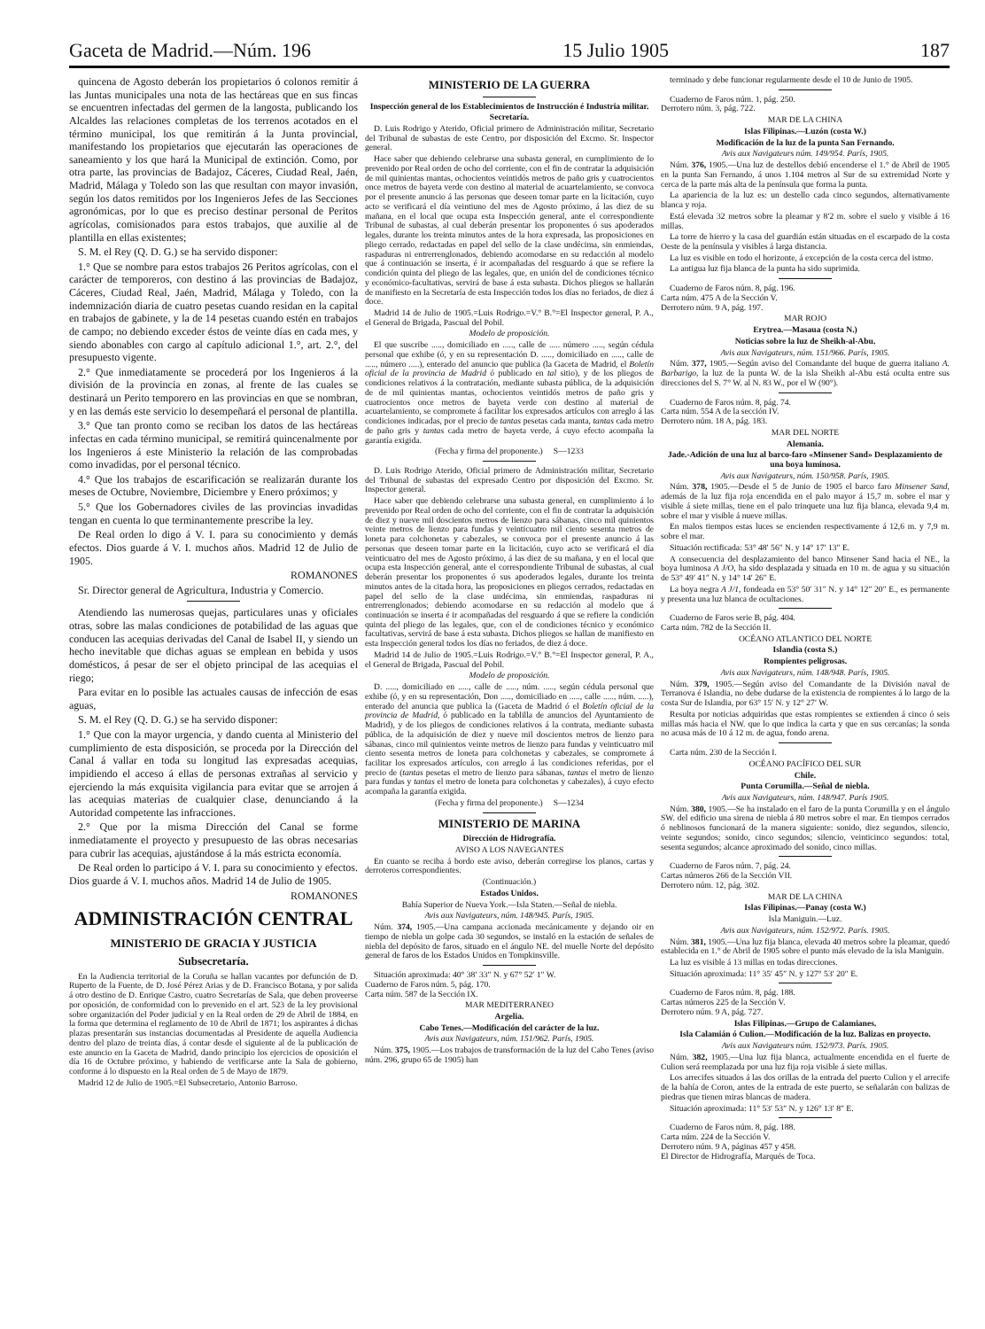Gaceta de Madrid.—Núm. 196 15 Julio 1905 187
quincena de Agosto deberán los propietarios ó colonos remitir á las Juntas municipales una nota de las hectáreas que en sus fincas se encuentren infectadas del germen de la langosta, publicando los Alcaldes las relaciones completas de los terrenos acotados en el término municipal, los que remitirán á la Junta provincial, manifestando los propietarios que ejecutarán las operaciones de saneamiento y los que hará la Municipal de extinción. Como, por otra parte, las provincias de Badajoz, Cáceres, Ciudad Real, Jaén, Madrid, Málaga y Toledo son las que resultan con mayor invasión, según los datos remitidos por los Ingenieros Jefes de las Secciones agronómicas, por lo que es preciso destinar personal de Peritos agrícolas, comisionados para estos trabajos, que auxilie al de plantilla en ellas existentes;
S. M. el Rey (Q. D. G.) se ha servido disponer:
1.° Que se nombre para estos trabajos 26 Peritos agrícolas, con el carácter de temporeros, con destino á las provincias de Badajoz, Cáceres, Ciudad Real, Jaén, Madrid, Málaga y Toledo, con la indemnización diaria de cuatro pesetas cuando residan en la capital en trabajos de gabinete, y la de 14 pesetas cuando estén en trabajos de campo; no debiendo exceder éstos de veinte días en cada mes, y siendo abonables con cargo al capítulo adicional 1.°, art. 2.°, del presupuesto vigente.
2.° Que inmediatamente se procederá por los Ingenieros á la división de la provincia en zonas, al frente de las cuales se destinará un Perito temporero en las provincias en que se nombran, y en las demás este servicio lo desempeñará el personal de plantilla.
3.° Que tan pronto como se reciban los datos de las hectáreas infectas en cada término municipal, se remitirá quincenalmente por los Ingenieros á este Ministerio la relación de las comprobadas como invadidas, por el personal técnico.
4.° Que los trabajos de escarificación se realizarán durante los meses de Octubre, Noviembre, Diciembre y Enero próximos; y
5.° Que los Gobernadores civiles de las provincias invadidas tengan en cuenta lo que terminantemente prescribe la ley.
De Real orden lo digo á V. I. para su conocimiento y demás efectos. Dios guarde á V. I. muchos años. Madrid 12 de Julio de 1905.
ROMANONES
Sr. Director general de Agricultura, Industria y Comercio.
Atendiendo las numerosas quejas, particulares unas y oficiales otras, sobre las malas condiciones de potabilidad de las aguas que conducen las acequias derivadas del Canal de Isabel II, y siendo un hecho inevitable que dichas aguas se emplean en bebida y usos domésticos, á pesar de ser el objeto principal de las acequias el riego;
Para evitar en lo posible las actuales causas de infección de esas aguas,
S. M. el Rey (Q. D. G.) se ha servido disponer:
1.° Que con la mayor urgencia, y dando cuenta al Ministerio del cumplimiento de esta disposición, se proceda por la Dirección del Canal á vallar en toda su longitud las expresadas acequias, impidiendo el acceso á ellas de personas extrañas al servicio y ejerciendo la más exquisita vigilancia para evitar que se arrojen á las acequias materias de cualquier clase, denunciando á la Autoridad competente las infracciones.
2.° Que por la misma Dirección del Canal se forme inmediatamente el proyecto y presupuesto de las obras necesarias para cubrir las acequias, ajustándose á la más estricta economía.
De Real orden lo participo á V. I. para su conocimiento y efectos. Dios guarde á V. I. muchos años. Madrid 14 de Julio de 1905.
ROMANONES
ADMINISTRACIÓN CENTRAL
MINISTERIO DE GRACIA Y JUSTICIA
Subsecretaría.
En la Audiencia territorial de la Coruña se hallan vacantes por defunción de D. Ruperto de la Fuente, de D. José Pérez Arias y de D. Francisco Botana, y por salida á otro destino de D. Enrique Castro, cuatro Secretarías de Sala, que deben proveerse por oposición, de conformidad con lo prevenido en el art. 523 de la ley provisional sobre organización del Poder judicial y en la Real orden de 29 de Abril de 1884, en la forma que determina el reglamento de 10 de Abril de 1871; los aspirantes á dichas plazas presentarán sus instancias documentadas al Presidente de aquella Audiencia dentro del plazo de treinta días, á contar desde el siguiente al de la publicación de este anuncio en la Gaceta de Madrid, dando principio los ejercicios de oposición el día 16 de Octubre próximo, y habiendo de verificarse ante la Sala de gobierno, conforme á lo dispuesto en la Real orden de 5 de Mayo de 1879.
Madrid 12 de Julio de 1905.=El Subsecretario, Antonio Barroso.
MINISTERIO DE LA GUERRA
Inspección general de los Establecimientos de Instrucción é Industria militar.
Secretaría.
D. Luis Rodrigo y Aterido, Oficial primero de Administración militar, Secretario del Tribunal de subastas de este Centro, por disposición del Excmo. Sr. Inspector general.
Hace saber que debiendo celebrarse una subasta general, en cumplimiento de lo prevenido por Real orden de ocho del corriente, con el fin de contratar la adquisición de mil quinientas mantas, ochocientos veintidós metros de paño gris y cuatrocientos once metros de bayeta verde con destino al material de acuartelamiento, se convoca por el presente anuncio á las personas que deseen tomar parte en la licitación, cuyo acto se verificará el día veintiuno del mes de Agosto próximo, á las diez de su mañana, en el local que ocupa esta Inspección general, ante el correspondiente Tribunal de subastas, al cual deberán presentar los proponentes ó sus apoderados legales, durante los treinta minutos antes de la hora expresada, las proposiciones en pliego cerrado, redactadas en papel del sello de la clase undécima, sin enmiendas, raspaduras ni entrerrenglonados, debiendo acomodarse en su redacción al modelo que á continuación se inserta, é ir acompañadas del resguardo á que se refiere la condición quinta del pliego de las legales, que, en unión del de condiciones técnico y económico-facultativas, servirá de base á esta subasta. Dichos pliegos se hallarán de manifiesto en la Secretaría de esta Inspección todos los días no feriados, de diez á doce.
Madrid 14 de Julio de 1905.=Luis Rodrigo.=V.° B.°=El Inspector general, P. A., el General de Brigada, Pascual del Pobil.
Modelo de proposición.
El que suscribe ....., domiciliado en ....., calle de ..... número ....., según cédula personal que exhibe (ó, y en su representación D. ....., domiciliado en ....., calle de ....., número .....), enterado del anuncio que publica (la Gaceta de Madrid, el Boletín oficial de la provincia de Madrid ó publicado en tal sitio), y de los pliegos de condiciones relativos á la contratación, mediante subasta pública, de la adquisición de de mil quinientas mantas, ochocientos veintidós metros de paño gris y cuatrocientos once metros de bayeta verde con destino al material de acuartelamiento, se compromete á facilitar los expresados artículos con arreglo á las condiciones indicadas, por el precio de tantas pesetas cada manta, tantas cada metro de paño gris y tantas cada metro de bayeta verde, á cuyo efecto acompaña la garantía exigida.
(Fecha y firma del proponente.) S—1233
D. Luis Rodrigo Aterido, Oficial primero de Administración militar, Secretario del Tribunal de subastas del expresado Centro por disposición del Excmo. Sr. Inspector general.
Hace saber que debiendo celebrarse una subasta general, en cumplimiento á lo prevenido por Real orden de ocho del corriente, con el fin de contratar la adquisición de diez y nueve mil doscientos metros de lienzo para sábanas, cinco mil quinientos veinte metros de lienzo para fundas y veinticuatro mil ciento sesenta metros de loneta para colchonetas y cabezales, se convoca por el presente anuncio á las personas que deseen tomar parte en la licitación, cuyo acto se verificará el día veinticuatro del mes de Agosto próximo, á las diez de su mañana, y en el local que ocupa esta Inspección general, ante el correspondiente Tribunal de subastas, al cual deberán presentar los proponentes ó sus apoderados legales, durante los treinta minutos antes de la citada hora, las proposiciones en pliegos cerrados, redactadas en papel del sello de la clase undécima, sin enmiendas, raspaduras ni entrerrenglonados; debiendo acomodarse en su redacción al modelo que á continuación se inserta é ir acompañadas del resguardo á que se refiere la condición quinta del pliego de las legales, que, con el de condiciones técnico y económico facultativas, servirá de base á esta subasta. Dichos pliegos se hallan de manifiesto en esta Inspección general todos los días no feriados, de diez á doce.
Madrid 14 de Julio de 1905.=Luis Rodrigo.=V.° B.°=El Inspector general, P. A., el General de Brigada, Pascual del Pobil.
Modelo de proposición.
D. ....., domiciliado en ....., calle de ....., núm. ....., según cédula personal que exhibe (ó, y en su representación, Don ....., domiciliado en ....., calle ....., núm. .....), enterado del anuncia que publica la (Gaceta de Madrid ó el Boletín oficial de la provincia de Madrid, ó publicado en la tablilla de anuncios del Ayuntamiento de Madrid), y de los pliegos de condiciones relativos á la contrata, mediante subasta pública, de la adquisición de diez y nueve mil doscientos metros de lienzo para sábanas, cinco mil quinientos veinte metros de lienzo para fundas y veinticuatro mil ciento sesenta metros de loneta para colchonetas y cabezales, se compromete á facilitar los expresados artículos, con arreglo á las condiciones referidas, por el precio de (tantas pesetas el metro de lienzo para sábanas, tantas el metro de lienzo para fundas y tantas el metro de loneta para colchonetas y cabezales), á cuyo efecto acompaña la garantía exigida.
(Fecha y firma del proponente.) S—1234
MINISTERIO DE MARINA
Dirección de Hidrografía.
AVISO A LOS NAVEGANTES
En cuanto se reciba á bordo este aviso, deberán corregirse los planos, cartas y derroteros correspondientes.
(Continuación.)
Estados Unidos.
Bahía Superior de Nueva York.—Isla Staten.—Señal de niebla.
Avis aux Navigateurs, núm. 148/945. París, 1905.
Núm. 374, 1905.—Una campana accionada mecánicamente y dejando oir en tiempo de niebla un golpe cada 30 segundos, se instaló en la estación de señales de niebla del depósito de faros, situado en el ángulo NE. del muelle Norte del depósito general de faros de los Estados Unidos en Tompkinsville.
Situación aproximada: 40° 38′ 33″ N. y 67° 52′ 1″ W.
Cuaderno de Faros núm. 5, pág. 170.
Carta núm. 587 de la Sección IX.
MAR MEDITERRANEO
Argelia.
Cabo Tenes.—Modificación del carácter de la luz.
Avis aux Navigateurs, núm. 151/962. París, 1905.
Núm. 375, 1905.—Los trabajos de transformación de la luz del Cabo Tenes (aviso núm. 296, grupo 65 de 1905) han
terminado y debe funcionar regularmente desde el 10 de Junio de 1905.
Cuaderno de Faros núm. 1, pág. 250.
Derrotero núm. 3, pág. 722.
MAR DE LA CHINA
Islas Filipinas.—Luzón (costa W.)
Modificación de la luz de la punta San Fernando.
Avis aux Navigateurs núm. 149/954. París, 1905.
Núm. 376, 1905.—Una luz de destellos debió encenderse el 1.° de Abril de 1905 en la punta San Fernando, á unos 1.104 metros al Sur de su extremidad Norte y cerca de la parte más alta de la península que forma la punta.
La apariencia de la luz es: un destello cada cinco segundos, alternativamente blanca y roja.
Está elevada 32 metros sobre la pleamar y 8′2 m. sobre el suelo y visible á 16 millas.
La torre de hierro y la casa del guardián están situadas en el escarpado de la costa Oeste de la península y visibles á larga distancia.
La luz es visible en todo el horizonte, á excepción de la costa cerca del istmo.
La antigua luz fija blanca de la punta ha sido suprimida.
Cuaderno de Faros núm. 8, pág. 196.
Carta núm. 475 A de la Sección V.
Derrotero núm. 9 A, pág. 197.
MAR ROJO
Erytrea.—Masaua (costa N.)
Noticias sobre la luz de Sheikh-al-Abu.
Avis aux Navigateurs, núm. 151/966. París, 1905.
Núm. 377, 1905.—Según aviso del Comandante del buque de guerra italiano A. Barbarigo, la luz de la punta W. de la isla Sheikh al-Abu está oculta entre sus direcciones del S. 7° W. al N. 83 W., por el W (90°).
Cuaderno de Faros núm. 8, pág. 74.
Carta núm. 554 A de la sección IV.
Derrotero núm. 18 A, pág. 183.
MAR DEL NORTE
Alemania.
Jade.-Adición de una luz al barco-faro «Minsener Sand» Desplazamiento de una boya luminosa.
Avis aux Navigateurs, núm. 150/958. París, 1905.
Núm. 378, 1905.—Desde el 5 de Junio de 1905 el barco faro Minsener Sand, además de la luz fija roja encendida en el palo mayor á 15,7 m. sobre el mar y visible á siete millas, tiene en el palo trinquete una luz fija blanca, elevada 9,4 m. sobre el mar y visible á nueve millas.
En malos tiempos estas luces se encienden respectivamente á 12,6 m. y 7,9 m. sobre el mar.
Situación rectificada: 53° 48′ 56″ N. y 14° 17′ 13″ E.
A consecuencia del desplazamiento del banco Minsener Sand hacia el NE., la boya luminosa A J/O, ha sido desplazada y situada en 10 m. de agua y su situación de 53° 49′ 41″ N. y 14° 14′ 26″ E.
La boya negra A J/1, fondeada en 53° 50′ 31″ N. y 14° 12″ 20″ E., es permanente y presenta una luz blanca de ocultaciones.
Cuaderno de Faros serie B, pág. 404.
Carta núm. 782 de la Sección II.
OCÉANO ATLANTICO DEL NORTE
Islandia (costa S.)
Rompientes peligrosas.
Avis aux Navigateurs, núm. 148/948. París, 1905.
Núm. 379, 1905.—Según aviso del Comandante de la División naval de Terranova é Islandia, no debe dudarse de la existencia de rompientes á lo largo de la costa Sur de Islandia, por 63° 15′ N. y 12° 27′ W.
Resulta por noticias adquiridas que estas rompientes se extienden á cinco ó seis millas más hacia el NW. que lo que indica la carta y que en sus cercanías; la sonda no acusa más de 10 á 12 m. de agua, fondo arena.
Carta núm. 230 de la Sección I.
OCÉANO PACÍFICO DEL SUR
Chile.
Punta Corumilla.—Señal de niebla.
Avis aux Navigateurs, núm. 148/947. París 1905.
Núm. 380, 1905.—Se ha instalado en el faro de la punta Corumilla y en el ángulo SW. del edificio una sirena de niebla á 80 metros sobre el mar. En tiempos cerrados ó neblinosos funcionará de la manera siguiente: sonido, diez segundos, silencio, veinte segundos; sonido, cinco segundos; silencio, veinticinco segundos: total, sesenta segundos; alcance aproximado del sonido, cinco millas.
Cuaderno de Faros núm. 7, pág. 24.
Cartas números 266 de la Sección VII.
Derrotero núm. 12, pág. 302.
MAR DE LA CHINA
Islas Filipinas.—Panay (costa W.)
Isla Maniguin.—Luz.
Avis aux Navigateurs, núm. 152/972. París. 1905.
Núm. 381, 1905.—Una luz fija blanca, elevada 40 metros sobre la pleamar, quedó establecida en 1.° de Abril de 1905 sobre el punto más elevado de la isla Maniguin.
La luz es visible á 13 millas en todas direcciones.
Situación aproximada: 11° 35′ 45″ N. y 127° 53′ 20″ E.
Cuaderno de Faros núm. 8, pág. 188.
Cartas números 225 de la Sección V.
Derrotero núm. 9 A, pág. 727.
Islas Filipinas.—Grupo de Calamianes.
Isla Calamián ó Culion.—Modificación de la luz. Balizas en proyecto.
Avis aux Navigateurs núm. 152/973. París. 1905.
Núm. 382, 1905.—Una luz fija blanca, actualmente encendida en el fuerte de Culion será reemplazada por una luz fija roja visible á siete millas.
Los arrecifes situados á las dos orillas de la entrada del puerto Culion y el arrecife de la bahía de Coron, antes de la entrada de este puerto, se señalarán con balizas de piedras que tienen miras blancas de madera.
Situación aproximada: 11° 53′ 53″ N. y 126° 13′ 8″ E.
Cuaderno de Faros núm. 8, pág. 188.
Carta núm. 224 de la Sección V.
Derrotero núm. 9 A, páginas 457 y 458.
El Director de Hidrografía, Marqués de Toca.